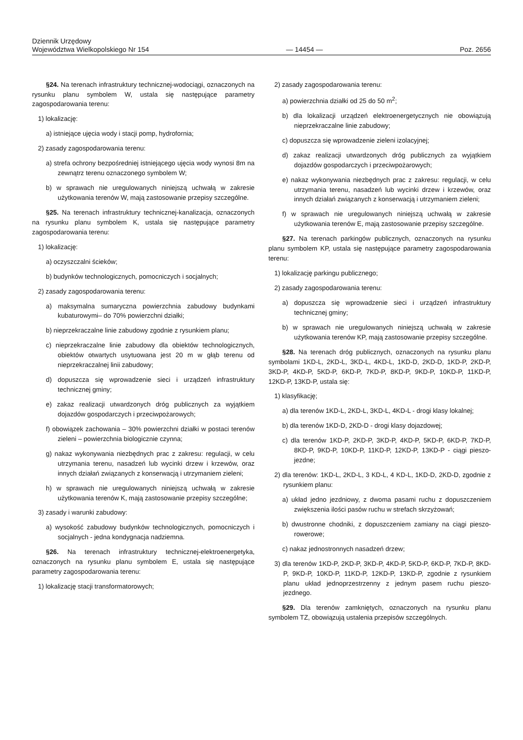Dziennik Urzędowy
Województwa Wielkopolskiego Nr 154
— 14454 —
Poz. 2656
§24. Na terenach infrastruktury technicznej-wodociągi, oznaczonych na rysunku planu symbolem W, ustala się następujące parametry zagospodarowania terenu:
1) lokalizację:
a) istniejące ujęcia wody i stacji pomp, hydrofornia;
2) zasady zagospodarowania terenu:
a) strefa ochrony bezpośredniej istniejącego ujęcia wody wynosi 8m na zewnątrz terenu oznaczonego symbolem W;
b) w sprawach nie uregulowanych niniejszą uchwałą w zakresie użytkowania terenów W, mają zastosowanie przepisy szczególne.
§25. Na terenach infrastruktury technicznej-kanalizacja, oznaczonych na rysunku planu symbolem K, ustala się następujące parametry zagospodarowania terenu:
1) lokalizację:
a) oczyszczalni ścieków;
b) budynków technologicznych, pomocniczych i socjalnych;
2) zasady zagospodarowania terenu:
a) maksymalna sumaryczna powierzchnia zabudowy budynkami kubaturowymi– do 70% powierzchni działki;
b) nieprzekraczalne linie zabudowy zgodnie z rysunkiem planu;
c) nieprzekraczalne linie zabudowy dla obiektów technologicznych, obiektów otwartych usytuowana jest 20 m w głąb terenu od nieprzekraczalnej linii zabudowy;
d) dopuszcza się wprowadzenie sieci i urządzeń infrastruktury technicznej gminy;
e) zakaz realizacji utwardzonych dróg publicznych za wyjątkiem dojazdów gospodarczych i przeciwpożarowych;
f) obowiązek zachowania – 30% powierzchni działki w postaci terenów zieleni – powierzchnia biologicznie czynna;
g) nakaz wykonywania niezbędnych prac z zakresu: regulacji, w celu utrzymania terenu, nasadzeń lub wycinki drzew i krzewów, oraz innych działań związanych z konserwacją i utrzymaniem zieleni;
h) w sprawach nie uregulowanych niniejszą uchwałą w zakresie użytkowania terenów K, mają zastosowanie przepisy szczególne;
3) zasady i warunki zabudowy:
a) wysokość zabudowy budynków technologicznych, pomocniczych i socjalnych - jedna kondygnacja nadziemna.
§26. Na terenach infrastruktury technicznej-elektroenergetyka, oznaczonych na rysunku planu symbolem E, ustala się następujące parametry zagospodarowania terenu:
1) lokalizację stacji transformatorowych;
2) zasady zagospodarowania terenu:
a) powierzchnia działki od 25 do 50 m<sup>2</sup>;
b) dla lokalizacji urządzeń elektroenergetycznych nie obowiązują nieprzekraczalne linie zabudowy;
c) dopuszcza się wprowadzenie zieleni izolacyjnej;
d) zakaz realizacji utwardzonych dróg publicznych za wyjątkiem dojazdów gospodarczych i przeciwpożarowych;
e) nakaz wykonywania niezbędnych prac z zakresu: regulacji, w celu utrzymania terenu, nasadzeń lub wycinki drzew i krzewów, oraz innych działań związanych z konserwacją i utrzymaniem zieleni;
f) w sprawach nie uregulowanych niniejszą uchwałą w zakresie użytkowania terenów E, mają zastosowanie przepisy szczególne.
§27. Na terenach parkingów publicznych, oznaczonych na rysunku planu symbolem KP, ustala się następujące parametry zagospodarowania terenu:
1) lokalizację parkingu publicznego;
2) zasady zagospodarowania terenu:
a) dopuszcza się wprowadzenie sieci i urządzeń infrastruktury technicznej gminy;
b) w sprawach nie uregulowanych niniejszą uchwałą w zakresie użytkowania terenów KP, mają zastosowanie przepisy szczególne.
§28. Na terenach dróg publicznych, oznaczonych na rysunku planu symbolami 1KD-L, 2KD-L, 3KD-L, 4KD-L, 1KD-D, 2KD-D, 1KD-P, 2KD-P, 3KD-P, 4KD-P, 5KD-P, 6KD-P, 7KD-P, 8KD-P, 9KD-P, 10KD-P, 11KD-P, 12KD-P, 13KD-P, ustala się:
1) klasyfikację;
a) dla terenów 1KD-L, 2KD-L, 3KD-L, 4KD-L - drogi klasy lokalnej;
b) dla terenów 1KD-D, 2KD-D - drogi klasy dojazdowej;
c) dla terenów 1KD-P, 2KD-P, 3KD-P, 4KD-P, 5KD-P, 6KD-P, 7KD-P, 8KD-P, 9KD-P, 10KD-P, 11KD-P, 12KD-P, 13KD-P - ciągi pieszo-jezdne;
2) dla terenów: 1KD-L, 2KD-L, 3 KD-L, 4 KD-L, 1KD-D, 2KD-D, zgodnie z rysunkiem planu:
a) układ jedno jezdniowy, z dwoma pasami ruchu z dopuszczeniem zwiększenia ilości pasów ruchu w strefach skrzyżowań;
b) dwustronne chodniki, z dopuszczeniem zamiany na ciągi pieszo-rowerowe;
c) nakaz jednostronnych nasadzeń drzew;
3) dla terenów 1KD-P, 2KD-P, 3KD-P, 4KD-P, 5KD-P, 6KD-P, 7KD-P, 8KD-P, 9KD-P, 10KD-P, 11KD-P, 12KD-P, 13KD-P, zgodnie z rysunkiem planu układ jednoprzestrzenny z jednym pasem ruchu pieszo-jezdnego.
§29. Dla terenów zamkniętych, oznaczonych na rysunku planu symbolem TZ, obowiązują ustalenia przepisów szczególnych.